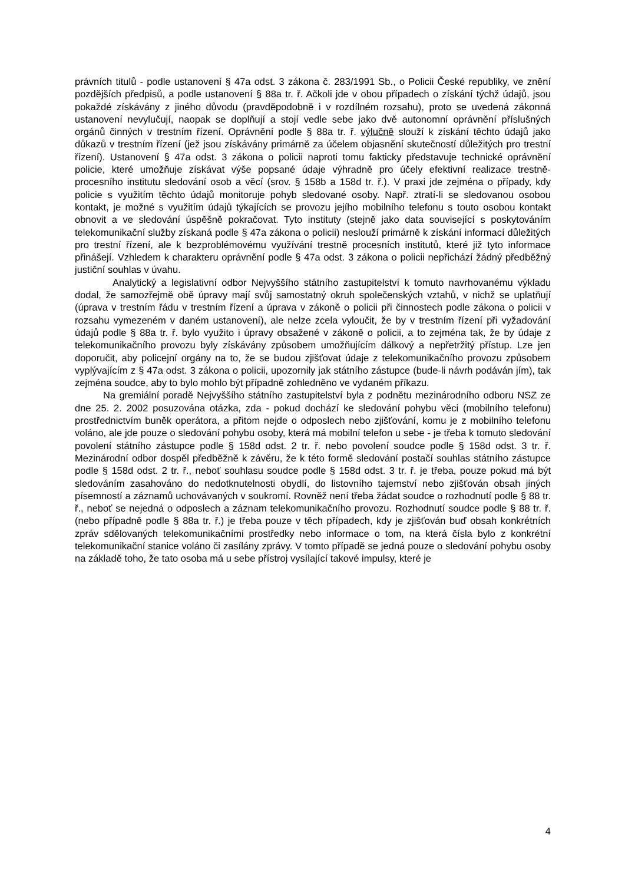právních titulů - podle ustanovení § 47a odst. 3 zákona č. 283/1991 Sb., o Policii České republiky, ve znění pozdějších předpisů, a podle ustanovení § 88a tr. ř. Ačkoli jde v obou případech o získání týchž údajů, jsou pokaždé získávány z jiného důvodu (pravděpodobně i v rozdílném rozsahu), proto se uvedená zákonná ustanovení nevylučují, naopak se doplňují a stojí vedle sebe jako dvě autonomní oprávnění příslušných orgánů činných v trestním řízení. Oprávnění podle § 88a tr. ř. výlučně slouží k získání těchto údajů jako důkazů v trestním řízení (jež jsou získávány primárně za účelem objasnění skutečností důležitých pro trestní řízení). Ustanovení § 47a odst. 3 zákona o policii naproti tomu fakticky představuje technické oprávnění policie, které umožňuje získávat výše popsané údaje výhradně pro účely efektivní realizace trestně-procesního institutu sledování osob a věcí (srov. § 158b a 158d tr. ř.). V praxi jde zejména o případy, kdy policie s využitím těchto údajů monitoruje pohyb sledované osoby. Např. ztratí-li se sledovanou osobou kontakt, je možné s využitím údajů týkajících se provozu jejího mobilního telefonu s touto osobou kontakt obnovit a ve sledování úspěšně pokračovat. Tyto instituty (stejně jako data související s poskytováním telekomunikační služby získaná podle § 47a zákona o policii) neslouží primárně k získání informací důležitých pro trestní řízení, ale k bezproblémovému využívání trestně procesních institutů, které již tyto informace přinášejí. Vzhledem k charakteru oprávnění podle § 47a odst. 3 zákona o policii nepřichází žádný předběžný justiční souhlas v úvahu.
Analytický a legislativní odbor Nejvyššího státního zastupitelství k tomuto navrhovanému výkladu dodal, že samozřejmě obě úpravy mají svůj samostatný okruh společenských vztahů, v nichž se uplatňují (úprava v trestním řádu v trestním řízení a úprava v zákoně o policii při činnostech podle zákona o policii v rozsahu vymezeném v daném ustanovení), ale nelze zcela vyloučit, že by v trestním řízení při vyžadování údajů podle § 88a tr. ř. bylo využito i úpravy obsažené v zákoně o policii, a to zejména tak, že by údaje z telekomunikačního provozu byly získávány způsobem umožňujícím dálkový a nepřetržitý přístup. Lze jen doporučit, aby policejní orgány na to, že se budou zjišťovat údaje z telekomunikačního provozu způsobem vyplývajícím z § 47a odst. 3 zákona o policii, upozornily jak státního zástupce (bude-li návrh podáván jím), tak zejména soudce, aby to bylo mohlo být případně zohledněno ve vydaném příkazu.
Na gremiální poradě Nejvyššího státního zastupitelství byla z podnětu mezinárodního odboru NSZ ze dne 25. 2. 2002 posuzována otázka, zda - pokud dochází ke sledování pohybu věci (mobilního telefonu) prostřednictvím buněk operátora, a přitom nejde o odposlech nebo zjišťování, komu je z mobilního telefonu voláno, ale jde pouze o sledování pohybu osoby, která má mobilní telefon u sebe - je třeba k tomuto sledování povolení státního zástupce podle § 158d odst. 2 tr. ř. nebo povolení soudce podle § 158d odst. 3 tr. ř. Mezinárodní odbor dospěl předběžně k závěru, že k této formě sledování postačí souhlas státního zástupce podle § 158d odst. 2 tr. ř., neboť souhlasu soudce podle § 158d odst. 3 tr. ř. je třeba, pouze pokud má být sledováním zasahováno do nedotknutelnosti obydlí, do listovního tajemství nebo zjišťován obsah jiných písemností a záznamů uchovávaných v soukromí. Rovněž není třeba žádat soudce o rozhodnutí podle § 88 tr. ř., neboť se nejedná o odposlech a záznam telekomunikačního provozu. Rozhodnutí soudce podle § 88 tr. ř. (nebo případně podle § 88a tr. ř.) je třeba pouze v těch případech, kdy je zjišťován buď obsah konkrétních zpráv sdělovaných telekomunikačními prostředky nebo informace o tom, na která čísla bylo z konkrétní telekomunikační stanice voláno či zasílány zprávy. V tomto případě se jedná pouze o sledování pohybu osoby na základě toho, že tato osoba má u sebe přístroj vysílající takové impulsy, které je
4